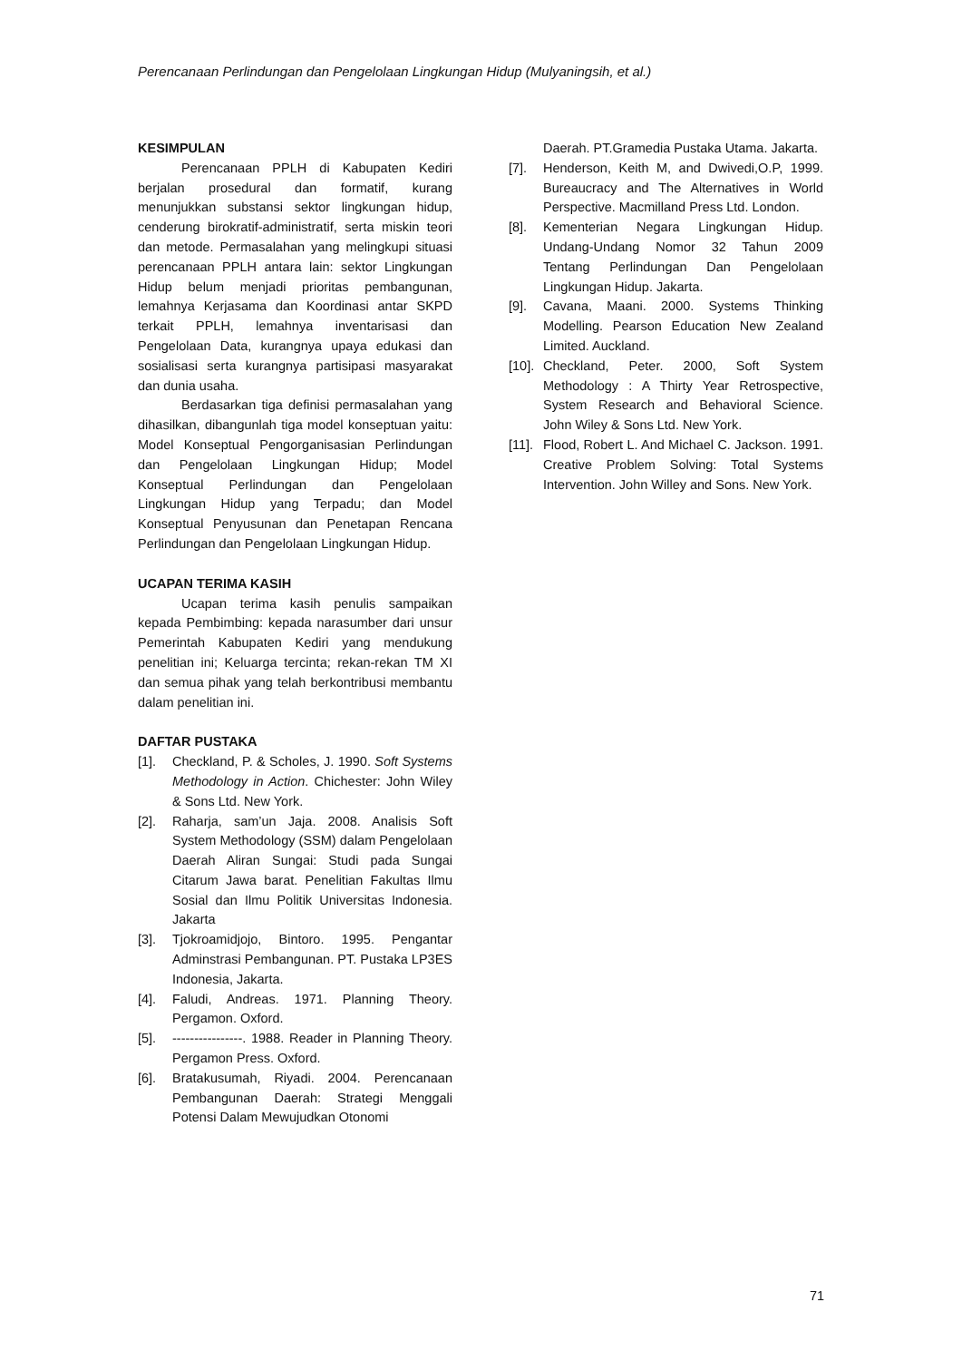Perencanaan Perlindungan dan Pengelolaan Lingkungan Hidup (Mulyaningsih, et al.)
KESIMPULAN
Perencanaan PPLH di Kabupaten Kediri berjalan prosedural dan formatif, kurang menunjukkan substansi sektor lingkungan hidup, cenderung birokratif-administratif, serta miskin teori dan metode. Permasalahan yang melingkupi situasi perencanaan PPLH antara lain: sektor Lingkungan Hidup belum menjadi prioritas pembangunan, lemahnya Kerjasama dan Koordinasi antar SKPD terkait PPLH, lemahnya inventarisasi dan Pengelolaan Data, kurangnya upaya edukasi dan sosialisasi serta kurangnya partisipasi masyarakat dan dunia usaha.
Berdasarkan tiga definisi permasalahan yang dihasilkan, dibangunlah tiga model konseptuan yaitu: Model Konseptual Pengorganisasian Perlindungan dan Pengelolaan Lingkungan Hidup; Model Konseptual Perlindungan dan Pengelolaan Lingkungan Hidup yang Terpadu; dan Model Konseptual Penyusunan dan Penetapan Rencana Perlindungan dan Pengelolaan Lingkungan Hidup.
UCAPAN TERIMA KASIH
Ucapan terima kasih penulis sampaikan kepada Pembimbing: kepada narasumber dari unsur Pemerintah Kabupaten Kediri yang mendukung penelitian ini; Keluarga tercinta; rekan-rekan TM XI dan semua pihak yang telah berkontribusi membantu dalam penelitian ini.
DAFTAR PUSTAKA
[1]. Checkland, P. & Scholes, J. 1990. Soft Systems Methodology in Action. Chichester: John Wiley & Sons Ltd. New York.
[2]. Raharja, sam’un Jaja. 2008. Analisis Soft System Methodology (SSM) dalam Pengelolaan Daerah Aliran Sungai: Studi pada Sungai Citarum Jawa barat. Penelitian Fakultas Ilmu Sosial dan Ilmu Politik Universitas Indonesia. Jakarta
[3]. Tjokroamidjojo, Bintoro. 1995. Pengantar Adminstrasi Pembangunan. PT. Pustaka LP3ES Indonesia, Jakarta.
[4]. Faludi, Andreas. 1971. Planning Theory. Pergamon. Oxford.
[5]. ----------------. 1988. Reader in Planning Theory. Pergamon Press. Oxford.
[6]. Bratakusumah, Riyadi. 2004. Perencanaan Pembangunan Daerah: Strategi Menggali Potensi Dalam Mewujudkan Otonomi
Daerah. PT.Gramedia Pustaka Utama. Jakarta.
[7]. Henderson, Keith M, and Dwivedi,O.P, 1999. Bureaucracy and The Alternatives in World Perspective. Macmilland Press Ltd. London.
[8]. Kementerian Negara Lingkungan Hidup. Undang-Undang Nomor 32 Tahun 2009 Tentang Perlindungan Dan Pengelolaan Lingkungan Hidup. Jakarta.
[9]. Cavana, Maani. 2000. Systems Thinking Modelling. Pearson Education New Zealand Limited. Auckland.
[10]. Checkland, Peter. 2000, Soft System Methodology : A Thirty Year Retrospective, System Research and Behavioral Science. John Wiley & Sons Ltd. New York.
[11]. Flood, Robert L. And Michael C. Jackson. 1991. Creative Problem Solving: Total Systems Intervention. John Willey and Sons. New York.
71